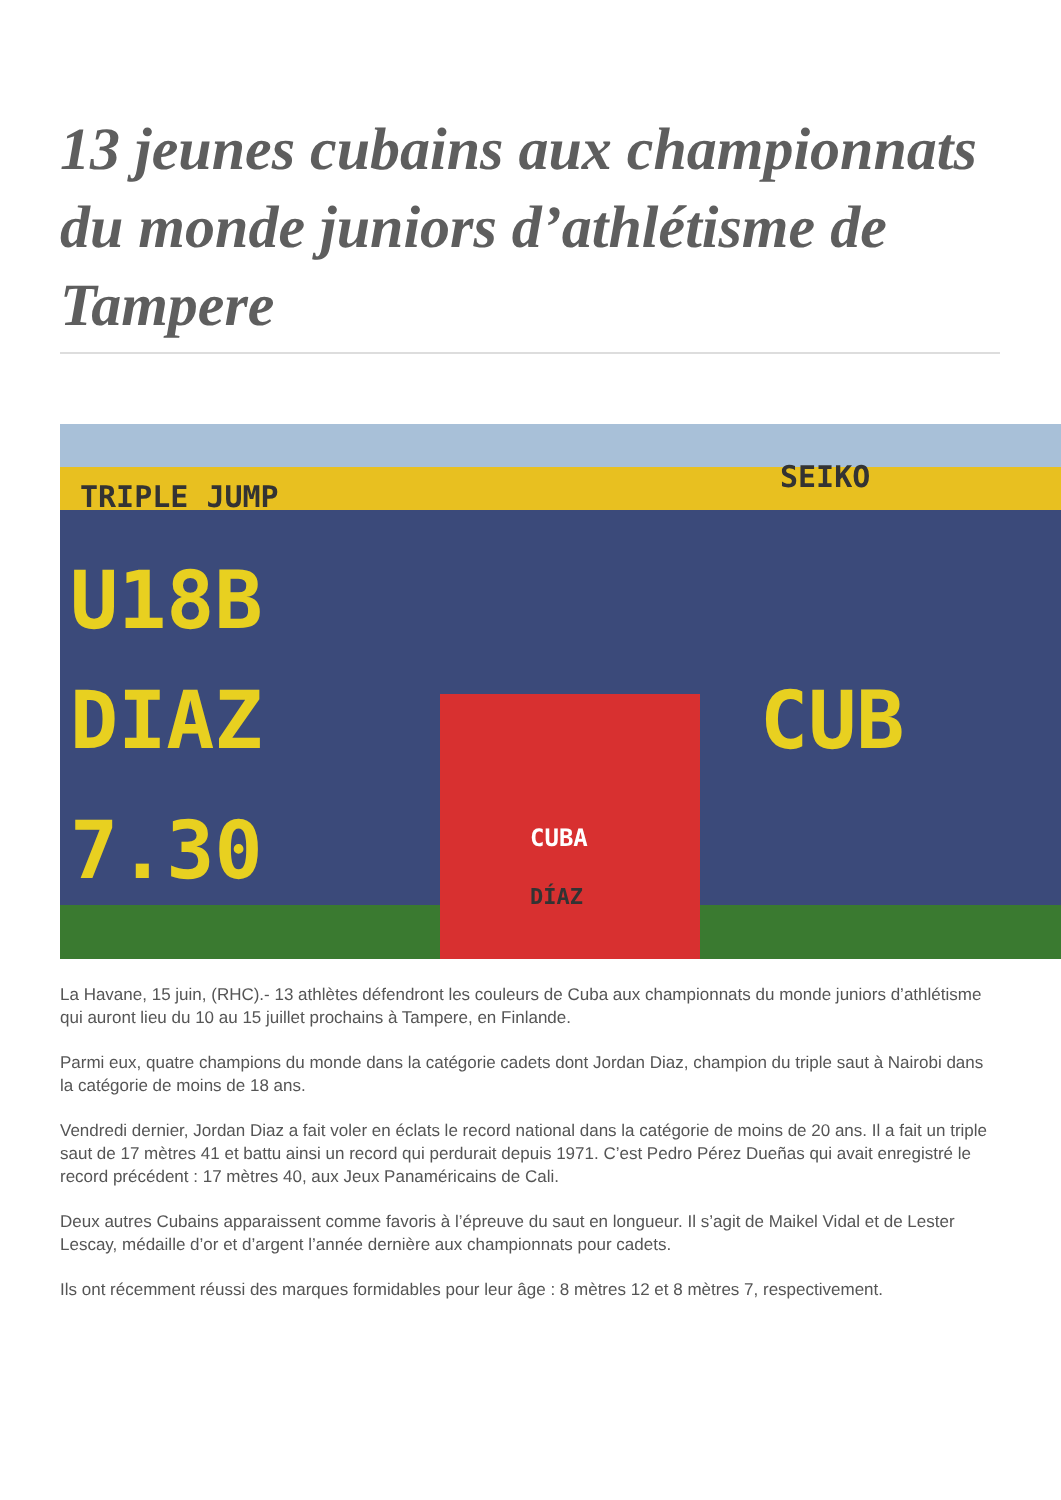13 jeunes cubains aux championnats du monde juniors d’athlétisme de Tampere
TRIPLE JUMP
SEIKO
U18B
DIAZ CUB
7.30 CUBA
DÍAZ
La Havane, 15 juin, (RHC).- 13 athlètes défendront les couleurs de Cuba aux championnats du monde juniors d’athlétisme qui auront lieu du 10 au 15 juillet prochains à Tampere, en Finlande.
Parmi eux, quatre champions du monde dans la catégorie cadets dont Jordan Diaz, champion du triple saut à Nairobi dans la catégorie de moins de 18 ans.
Vendredi dernier, Jordan Diaz a fait voler en éclats le record national dans la catégorie de moins de 20 ans. Il a fait un triple saut de 17 mètres 41 et battu ainsi un record qui perdurait depuis 1971. C’est Pedro Pérez Dueñas qui avait enregistré le record précédent : 17 mètres 40, aux Jeux Panaméricains de Cali.
Deux autres Cubains apparaissent comme favoris à l’épreuve du saut en longueur. Il s’agit de Maikel Vidal et de Lester Lescay, médaille d’or et d’argent l’année dernière aux championnats pour cadets.
Ils ont récemment réussi des marques formidables pour leur âge : 8 mètres 12 et 8 mètres 7, respectivement.